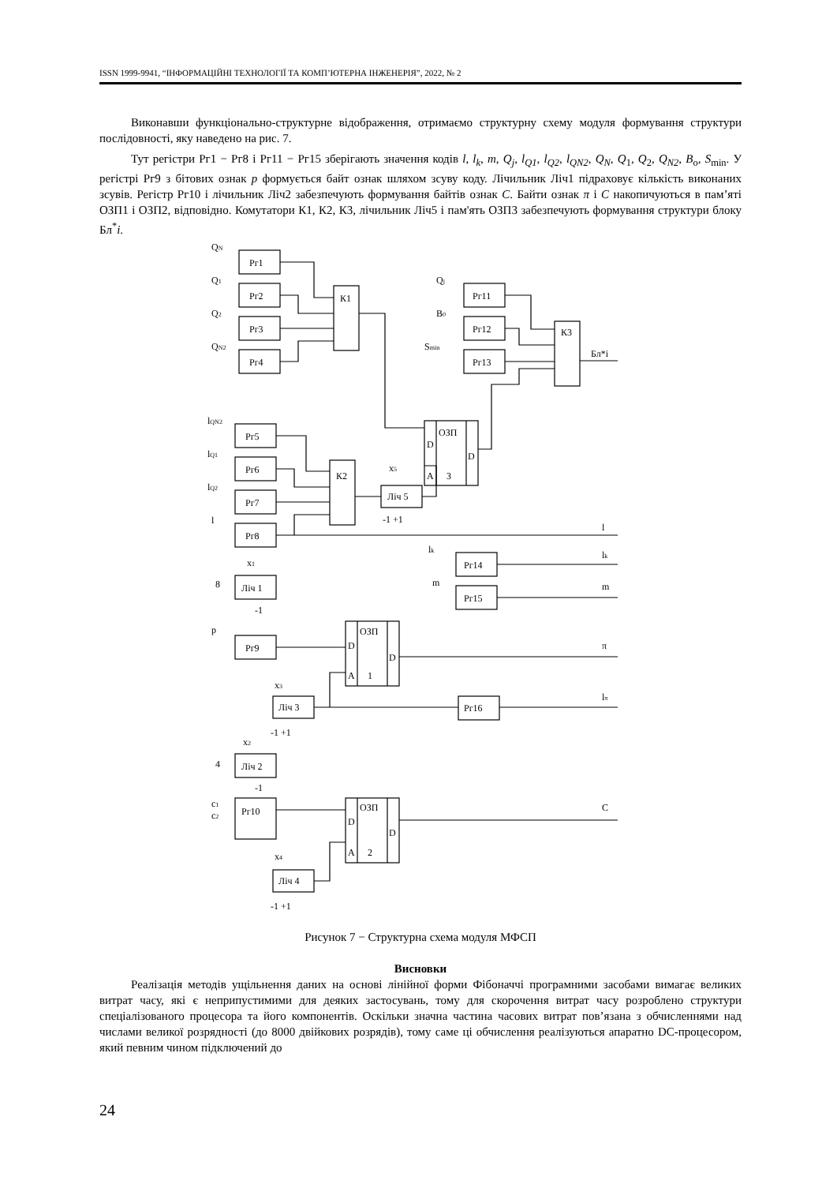ISSN 1999-9941, “ІНФОРМАЦІЙНІ ТЕХНОЛОГІЇ ТА КОМП’ЮТЕРНА ІНЖЕНЕРІЯ”, 2022, № 2
Виконавши функціонально-структурне відображення, отримаємо структурну схему модуля формування структури послідовності, яку наведено на рис. 7.
Тут регістри Рг1 − Рг8 і Рг11 − Рг15 зберігають значення кодів l, l<sub>k</sub>, m, Q<sub>j</sub>, l<sub>Q1</sub>, l<sub>Q2</sub>, l<sub>QN2</sub>, Q<sub>N</sub>, Q<sub>1</sub>, Q<sub>2</sub>, Q<sub>N2</sub>, B<sub>o</sub>, S<sub>min</sub>. У регістрі Рг9 з бітових ознак p формується байт ознак шляхом зсуву коду. Лічильник Ліч1 підраховує кількість виконаних зсувів. Регістр Рг10 і лічильник Ліч2 забезпечують формування байтів ознак C. Байти ознак π і C накопичуються в пам’яті ОЗП1 і ОЗП2, відповідно. Комутатори К1, К2, К3, лічильник Ліч5 і пам'ять ОЗП3 забезпечують формування структури блоку Бл<sup>*</sup>i.
Рг1
Рг2
Рг3
Рг4
К1
Рг11
Рг12
Рг13
К3
Бл*i
ОЗП
D
D
A
3
Рг5
Рг6
Рг7
Рг8
К2
Ліч 5
Рг14
Рг15
Ліч 1
Рг9
ОЗП
D
D
A
1
Ліч 3
Рг16
Ліч 2
Рг10
ОЗП
D
D
A
2
Ліч 4
l
lk
m
π
lπ
C
QN
Q1
Q2
QN2
Qj
B0
Smin
lQN2
lQ1
lQ2
l
x5
-1 +1
lk
m
x1
8
-1
p
x3
-1 +1
x2
4
-1
c1
c2
x4
-1 +1
Рисунок 7 − Структурна схема модуля МФСП
Висновки
Реалізація методів ущільнення даних на основі лінійної форми Фібоначчі програмними засобами вимагає великих витрат часу, які є неприпустимими для деяких застосувань, тому для скорочення витрат часу розроблено структури спеціалізованого процесора та його компонентів. Оскільки значна частина часових витрат пов’язана з обчисленнями над числами великої розрядності (до 8000 двійкових розрядів), тому саме ці обчислення реалізуються апаратно DC-процесором, який певним чином підключений до
24